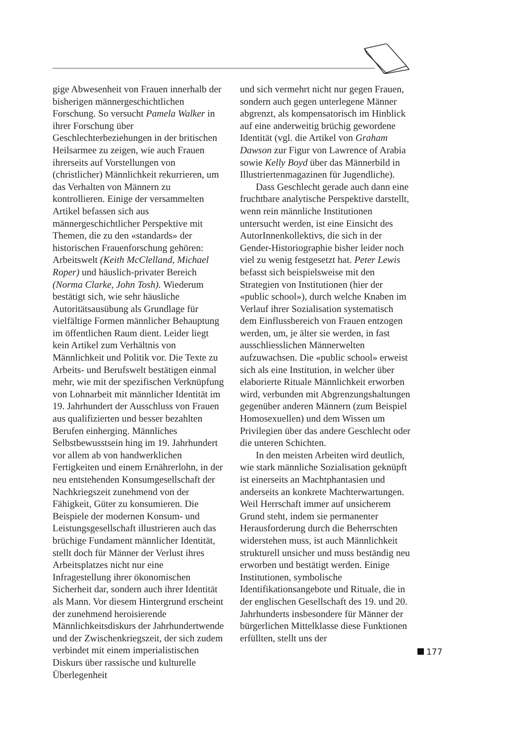gige Abwesenheit von Frauen innerhalb der bisherigen männergeschichtlichen Forschung. So versucht Pamela Walker in ihrer Forschung über Geschlechterbeziehungen in der britischen Heilsarmee zu zeigen, wie auch Frauen ihrerseits auf Vorstellungen von (christlicher) Männlichkeit rekurrieren, um das Verhalten von Männern zu kontrollieren. Einige der versammelten Artikel befassen sich aus männergeschichtlicher Perspektive mit Themen, die zu den «standards» der historischen Frauenforschung gehören: Arbeitswelt (Keith McClelland, Michael Roper) und häuslich-privater Bereich (Norma Clarke, John Tosh). Wiederum bestätigt sich, wie sehr häusliche Autoritätsausübung als Grundlage für vielfältige Formen männlicher Behauptung im öffentlichen Raum dient. Leider liegt kein Artikel zum Verhältnis von Männlichkeit und Politik vor. Die Texte zu Arbeits- und Berufswelt bestätigen einmal mehr, wie mit der spezifischen Verknüpfung von Lohnarbeit mit männlicher Identität im 19. Jahrhundert der Ausschluss von Frauen aus qualifizierten und besser bezahlten Berufen einherging. Männliches Selbstbewusstsein hing im 19. Jahrhundert vor allem ab von handwerklichen Fertigkeiten und einem Ernährerlohn, in der neu entstehenden Konsumgesellschaft der Nachkriegszeit zunehmend von der Fähigkeit, Güter zu konsumieren. Die Beispiele der modernen Konsum- und Leistungsgesellschaft illustrieren auch das brüchige Fundament männlicher Identität, stellt doch für Männer der Verlust ihres Arbeitsplatzes nicht nur eine Infragestellung ihrer ökonomischen Sicherheit dar, sondern auch ihrer Identität als Mann. Vor diesem Hintergrund erscheint der zunehmend heroisierende Männlichkeitsdiskurs der Jahrhundertwende und der Zwischenkriegszeit, der sich zudem verbindet mit einem imperialistischen Diskurs über rassische und kulturelle Überlegenheit
und sich vermehrt nicht nur gegen Frauen, sondern auch gegen unterlegene Männer abgrenzt, als kompensatorisch im Hinblick auf eine anderweitig brüchig gewordene Identität (vgl. die Artikel von Graham Dawson zur Figur von Lawrence of Arabia sowie Kelly Boyd über das Männerbild in Illustriertenmagazinen für Jugendliche).
Dass Geschlecht gerade auch dann eine fruchtbare analytische Perspektive darstellt, wenn rein männliche Institutionen untersucht werden, ist eine Einsicht des AutorInnenkollektivs, die sich in der Gender-Historiographie bisher leider noch viel zu wenig festgesetzt hat. Peter Lewis befasst sich beispielsweise mit den Strategien von Institutionen (hier der «public school»), durch welche Knaben im Verlauf ihrer Sozialisation systematisch dem Einflussbereich von Frauen entzogen werden, um, je älter sie werden, in fast ausschliesslichen Männerwelten aufzuwachsen. Die «public school» erweist sich als eine Institution, in welcher über elaborierte Rituale Männlichkeit erworben wird, verbunden mit Abgrenzungshaltungen gegenüber anderen Männern (zum Beispiel Homosexuellen) und dem Wissen um Privilegien über das andere Geschlecht oder die unteren Schichten.
In den meisten Arbeiten wird deutlich, wie stark männliche Sozialisation geknüpft ist einerseits an Machtphantasien und anderseits an konkrete Machterwartungen. Weil Herrschaft immer auf unsicherem Grund steht, indem sie permanenter Herausforderung durch die Beherrschten widerstehen muss, ist auch Männlichkeit strukturell unsicher und muss beständig neu erworben und bestätigt werden. Einige Institutionen, symbolische Identifikationsangebote und Rituale, die in der englischen Gesellschaft des 19. und 20. Jahrhunderts insbesondere für Männer der bürgerlichen Mittelklasse diese Funktionen erfüllten, stellt uns der
177